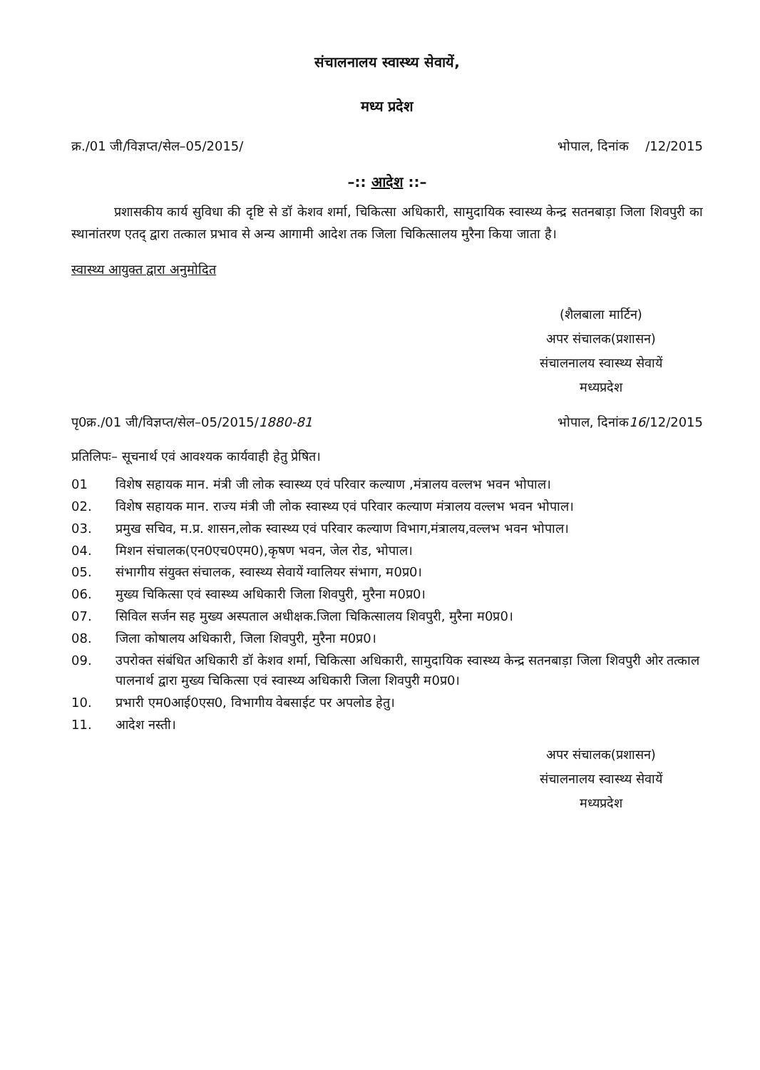संचालनालय स्वास्थ्य सेवायें,
मध्य प्रदेश
क्र./01 जी/विज्ञप्त/सेल–05/2015/ भोपाल, दिनांक /12/2015
–:: आदेश ::–
प्रशासकीय कार्य सुविधा की दृष्टि से डॉ केशव शर्मा, चिकित्सा अधिकारी, सामुदायिक स्वास्थ्य केन्द्र सतनबाड़ा जिला शिवपुरी का स्थानांतरण एतद् द्वारा तत्काल प्रभाव से अन्य आगामी आदेश तक जिला चिकित्सालय मुरैना किया जाता है।
स्वास्थ्य आयुक्त द्वारा अनुमोदित
(शैलबाला मार्टिन)
अपर संचालक(प्रशासन)
संचालनालय स्वास्थ्य सेवायें
मध्यप्रदेश
पृ0क्र./01 जी/विज्ञप्त/सेल–05/2015/1880-81 भोपाल, दिनांक16/12/2015
प्रतिलिपः– सूचनार्थ एवं आवश्यक कार्यवाही हेतु प्रेषित।
01 विशेष सहायक मान. मंत्री जी लोक स्वास्थ्य एवं परिवार कल्याण ,मंत्रालय वल्लभ भवन भोपाल।
02. विशेष सहायक मान. राज्य मंत्री जी लोक स्वास्थ्य एवं परिवार कल्याण मंत्रालय वल्लभ भवन भोपाल।
03. प्रमुख सचिव, म.प्र. शासन,लोक स्वास्थ्य एवं परिवार कल्याण विभाग,मंत्रालय,वल्लभ भवन भोपाल।
04. मिशन संचालक(एन0एच0एम0),कृषण भवन, जेल रोड, भोपाल।
05. संभागीय संयुक्त संचालक, स्वास्थ्य सेवायें ग्वालियर संभाग, म0प्र0।
06. मुख्य चिकित्सा एवं स्वास्थ्य अधिकारी जिला शिवपुरी, मुरैना म0प्र0।
07. सिविल सर्जन सह मुख्य अस्पताल अधीक्षक.जिला चिकित्सालय शिवपुरी, मुरैना म0प्र0।
08. जिला कोषालय अधिकारी, जिला शिवपुरी, मुरैना म0प्र0।
09. उपरोक्त संबंधित अधिकारी डॉ केशव शर्मा, चिकित्सा अधिकारी, सामुदायिक स्वास्थ्य केन्द्र सतनबाड़ा जिला शिवपुरी ओर तत्काल पालनार्थ द्वारा मुख्य चिकित्सा एवं स्वास्थ्य अधिकारी जिला शिवपुरी म0प्र0।
10. प्रभारी एम0आई0एस0, विभागीय वेबसाईट पर अपलोड हेतु।
11. आदेश नस्ती।
अपर संचालक(प्रशासन)
संचालनालय स्वास्थ्य सेवायें
मध्यप्रदेश